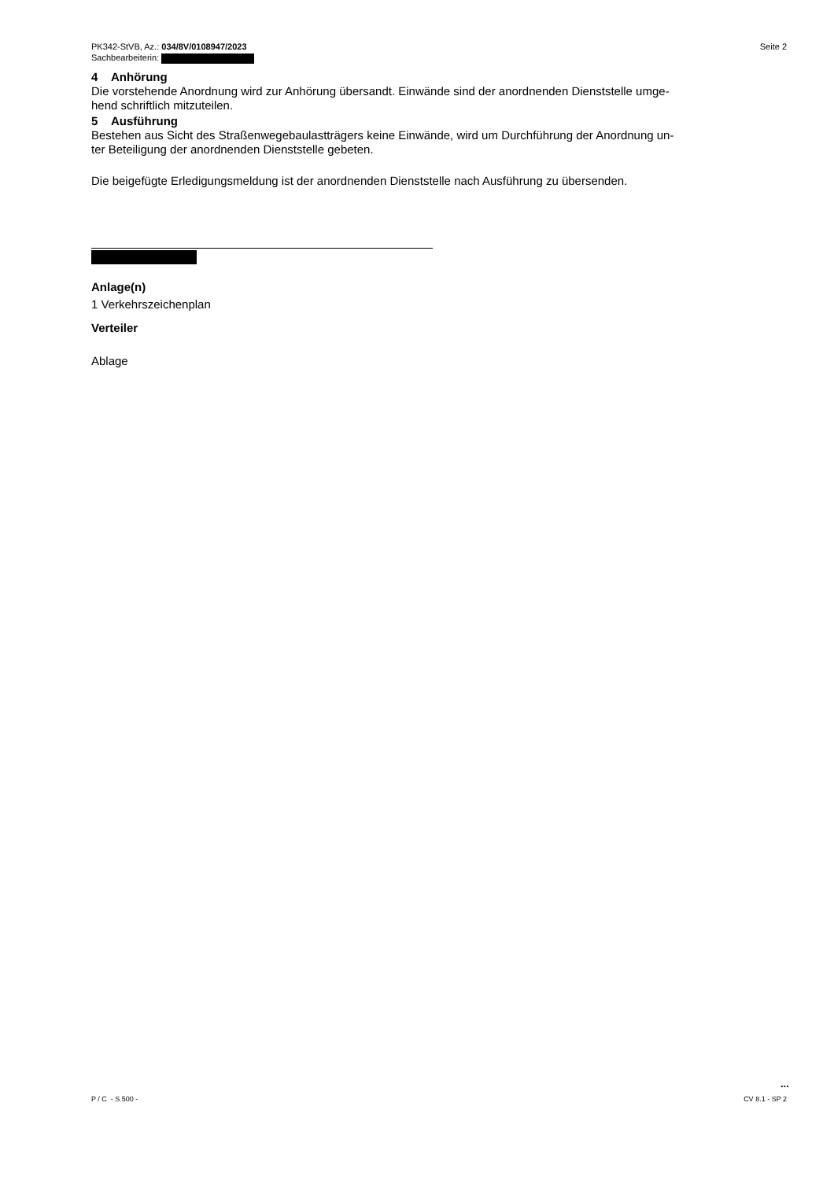PK342-StVB, Az.: 034/8V/0108947/2023
Sachbearbeiterin:
Seite 2
4 Anhörung
Die vorstehende Anordnung wird zur Anhörung übersandt. Einwände sind der anordnenden Dienststelle umge-
hend schriftlich mitzuteilen.
5 Ausführung
Bestehen aus Sicht des Straßenwegebaulastträgers keine Einwände, wird um Durchführung der Anordnung un-
ter Beteiligung der anordnenden Dienststelle gebeten.
Die beigefügte Erledigungsmeldung ist der anordnenden Dienststelle nach Ausführung zu übersenden.
Anlage(n)
1 Verkehrszeichenplan
Verteiler
Ablage
...
P / C - S 500 - CV 8.1 - SP 2